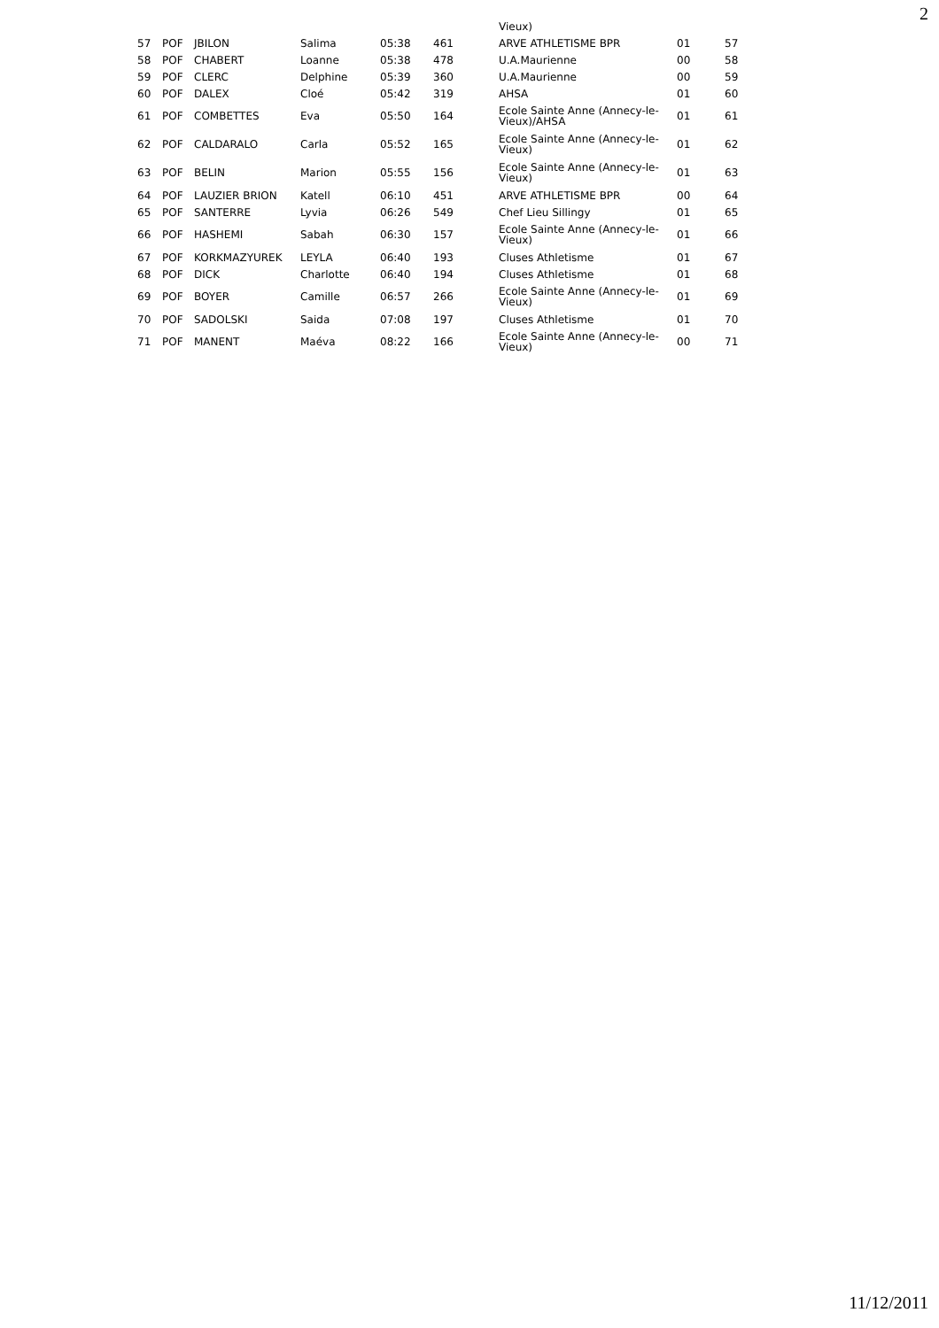2
| | | | | | | Vieux) | | |
| 57 | POF | JBILON | Salima | 05:38 | 461 | ARVE ATHLETISME BPR | 01 | 57 |
| 58 | POF | CHABERT | Loanne | 05:38 | 478 | U.A.Maurienne | 00 | 58 |
| 59 | POF | CLERC | Delphine | 05:39 | 360 | U.A.Maurienne | 00 | 59 |
| 60 | POF | DALEX | Cloé | 05:42 | 319 | AHSA | 01 | 60 |
| 61 | POF | COMBETTES | Eva | 05:50 | 164 | Ecole Sainte Anne (Annecy-le-Vieux)/AHSA | 01 | 61 |
| 62 | POF | CALDARALO | Carla | 05:52 | 165 | Ecole Sainte Anne (Annecy-le-Vieux) | 01 | 62 |
| 63 | POF | BELIN | Marion | 05:55 | 156 | Ecole Sainte Anne (Annecy-le-Vieux) | 01 | 63 |
| 64 | POF | LAUZIER BRION | Katell | 06:10 | 451 | ARVE ATHLETISME BPR | 00 | 64 |
| 65 | POF | SANTERRE | Lyvia | 06:26 | 549 | Chef Lieu Sillingy | 01 | 65 |
| 66 | POF | HASHEMI | Sabah | 06:30 | 157 | Ecole Sainte Anne (Annecy-le-Vieux) | 01 | 66 |
| 67 | POF | KORKMAZYUREK | LEYLA | 06:40 | 193 | Cluses Athletisme | 01 | 67 |
| 68 | POF | DICK | Charlotte | 06:40 | 194 | Cluses Athletisme | 01 | 68 |
| 69 | POF | BOYER | Camille | 06:57 | 266 | Ecole Sainte Anne (Annecy-le-Vieux) | 01 | 69 |
| 70 | POF | SADOLSKI | Saida | 07:08 | 197 | Cluses Athletisme | 01 | 70 |
| 71 | POF | MANENT | Maéva | 08:22 | 166 | Ecole Sainte Anne (Annecy-le-Vieux) | 00 | 71 |
11/12/2011